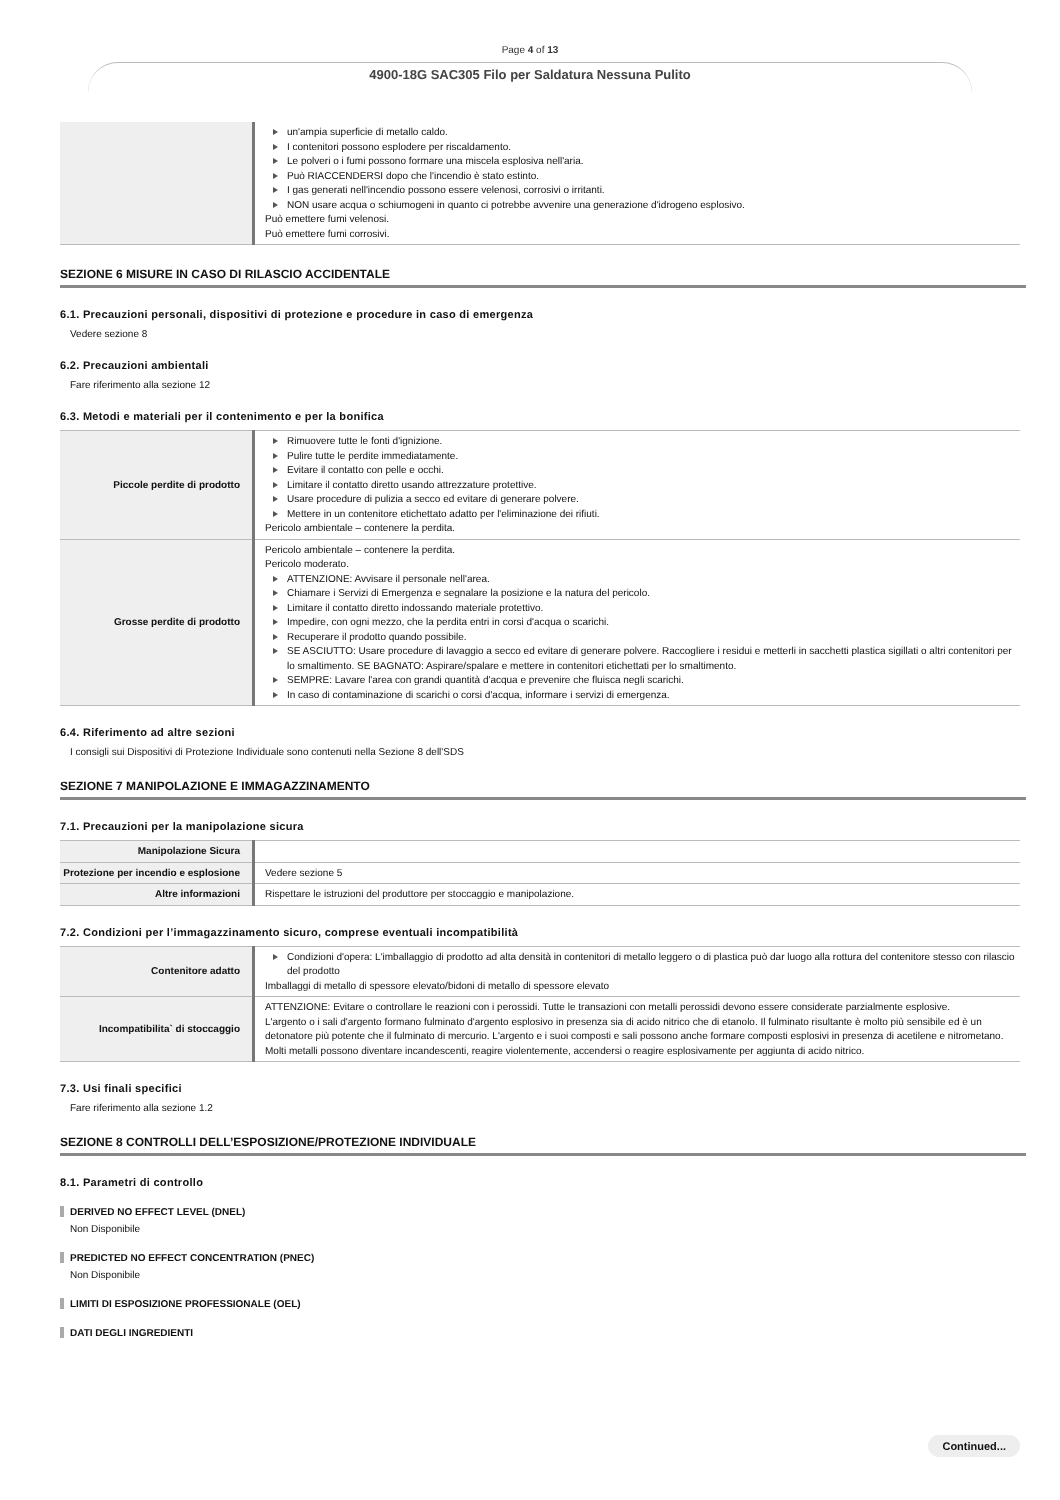Page 4 of 13
4900-18G SAC305 Filo per Saldatura Nessuna Pulito
| | un'ampia superficie di metallo caldo. I contenitori possono esplodere per riscaldamento. Le polveri o i fumi possono formare una miscela esplosiva nell'aria. Può RIACCENDERSI dopo che l'incendio è stato estinto. I gas generati nell'incendio possono essere velenosi, corrosivi o irritanti. NON usare acqua o schiumogeni in quanto ci potrebbe avvenire una generazione d'idrogeno esplosivo. Può emettere fumi velenosi. Può emettere fumi corrosivi. |
SEZIONE 6 MISURE IN CASO DI RILASCIO ACCIDENTALE
6.1. Precauzioni personali, dispositivi di protezione e procedure in caso di emergenza
Vedere sezione 8
6.2. Precauzioni ambientali
Fare riferimento alla sezione 12
6.3. Metodi e materiali per il contenimento e per la bonifica
| Piccole perdite di prodotto | Rimuovere tutte le fonti d'ignizione. Pulire tutte le perdite immediatamente. Evitare il contatto con pelle e occhi. Limitare il contatto diretto usando attrezzature protettive. Usare procedure di pulizia a secco ed evitare di generare polvere. Mettere in un contenitore etichettato adatto per l'eliminazione dei rifiuti. Pericolo ambientale – contenere la perdita. |
| Grosse perdite di prodotto | Pericolo ambientale – contenere la perdita. Pericolo moderato. ATTENZIONE: Avvisare il personale nell'area. Chiamare i Servizi di Emergenza e segnalare la posizione e la natura del pericolo. Limitare il contatto diretto indossando materiale protettivo. Impedire, con ogni mezzo, che la perdita entri in corsi d'acqua o scarichi. Recuperare il prodotto quando possibile. SE ASCIUTTO: Usare procedure di lavaggio a secco ed evitare di generare polvere. Raccogliere i residui e metterli in sacchetti plastica sigillati o altri contenitori per lo smaltimento. SE BAGNATO: Aspirare/spalare e mettere in contenitori etichettati per lo smaltimento. SEMPRE: Lavare l'area con grandi quantità d'acqua e prevenire che fluisca negli scarichi. In caso di contaminazione di scarichi o corsi d'acqua, informare i servizi di emergenza. |
6.4. Riferimento ad altre sezioni
I consigli sui Dispositivi di Protezione Individuale sono contenuti nella Sezione 8 dell'SDS
SEZIONE 7 MANIPOLAZIONE E IMMAGAZZINAMENTO
7.1. Precauzioni per la manipolazione sicura
| Manipolazione Sicura | |
| Protezione per incendio e esplosione | Vedere sezione 5 |
| Altre informazioni | Rispettare le istruzioni del produttore per stoccaggio e manipolazione. |
7.2. Condizioni per l’immagazzinamento sicuro, comprese eventuali incompatibilità
| Contenitore adatto | Condizioni d'opera: L'imballaggio di prodotto ad alta densità in contenitori di metallo leggero o di plastica può dar luogo alla rottura del contenitore stesso con rilascio del prodotto Imballaggi di metallo di spessore elevato/bidoni di metallo di spessore elevato |
| Incompatibilita` di stoccaggio | ATTENZIONE: Evitare o controllare le reazioni con i perossidi. Tutte le transazioni con metalli perossidi devono essere considerate parzialmente esplosive. L'argento o i sali d'argento formano fulminato d'argento esplosivo in presenza sia di acido nitrico che di etanolo. Il fulminato risultante è molto più sensibile ed è un detonatore più potente che il fulminato di mercurio. L'argento e i suoi composti e sali possono anche formare composti esplosivi in presenza di acetilene e nitrometano. Molti metalli possono diventare incandescenti, reagire violentemente, accendersi o reagire esplosivamente per aggiunta di acido nitrico. |
7.3. Usi finali specifici
Fare riferimento alla sezione 1.2
SEZIONE 8 CONTROLLI DELL’ESPOSIZIONE/PROTEZIONE INDIVIDUALE
8.1. Parametri di controllo
DERIVED NO EFFECT LEVEL (DNEL)
Non Disponibile
PREDICTED NO EFFECT CONCENTRATION (PNEC)
Non Disponibile
LIMITI DI ESPOSIZIONE PROFESSIONALE (OEL)
DATI DEGLI INGREDIENTI
Continued...